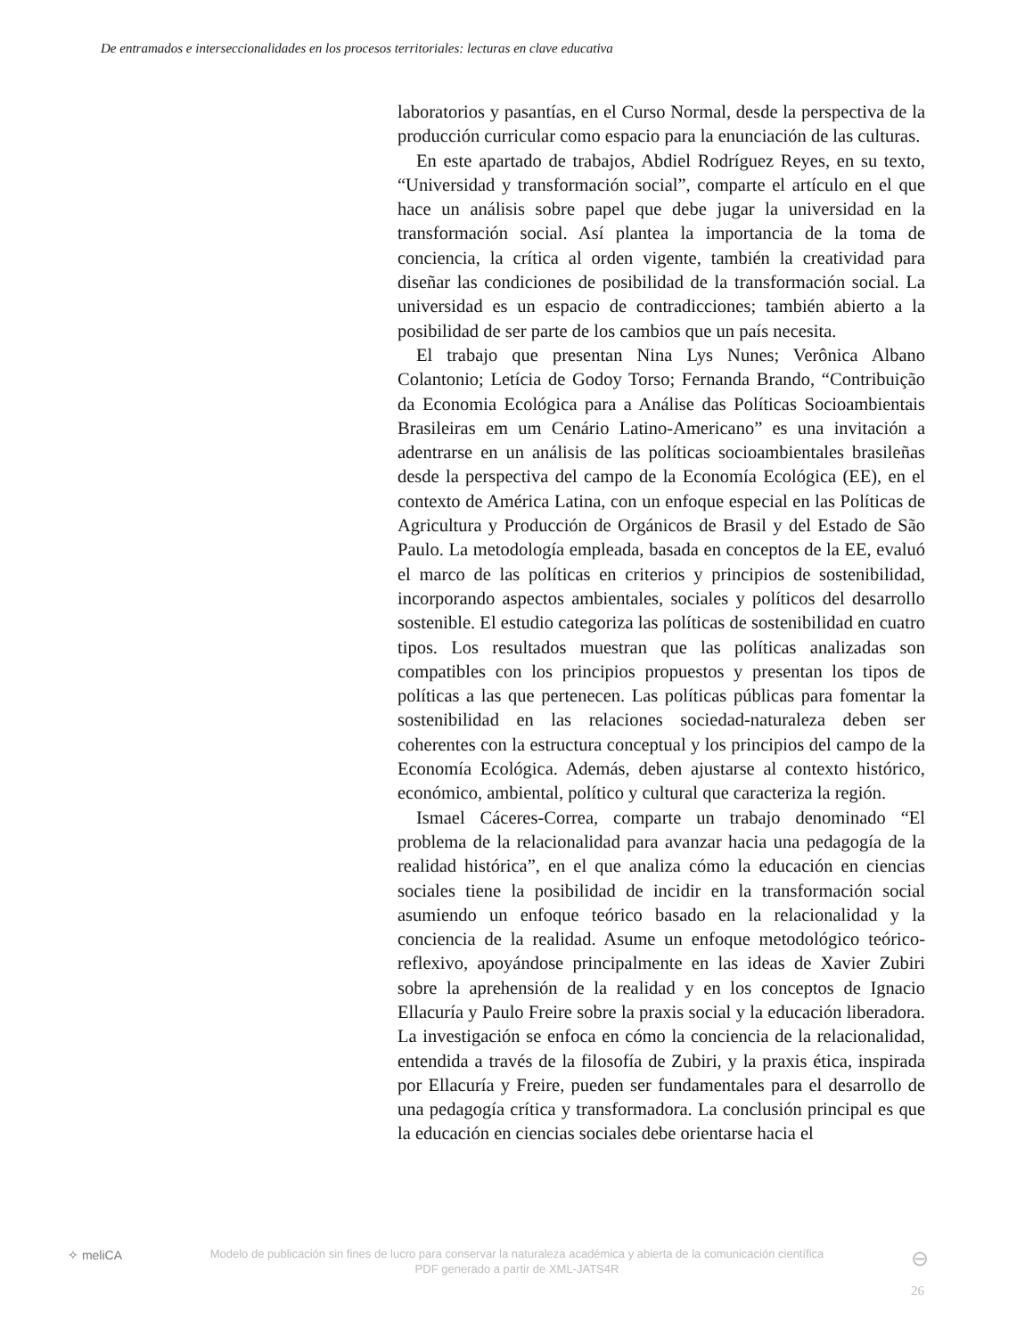De entramados e interseccionalidades en los procesos territoriales: lecturas en clave educativa
laboratorios y pasantías, en el Curso Normal, desde la perspectiva de la producción curricular como espacio para la enunciación de las culturas.
En este apartado de trabajos, Abdiel Rodríguez Reyes, en su texto, “Universidad y transformación social”, comparte el artículo en el que hace un análisis sobre papel que debe jugar la universidad en la transformación social. Así plantea la importancia de la toma de conciencia, la crítica al orden vigente, también la creatividad para diseñar las condiciones de posibilidad de la transformación social. La universidad es un espacio de contradicciones; también abierto a la posibilidad de ser parte de los cambios que un país necesita.
El trabajo que presentan Nina Lys Nunes; Verônica Albano Colantonio; Letícia de Godoy Torso; Fernanda Brando, “Contribuição da Economia Ecológica para a Análise das Políticas Socioambientais Brasileiras em um Cenário Latino-Americano” es una invitación a adentrarse en un análisis de las políticas socioambientales brasileñas desde la perspectiva del campo de la Economía Ecológica (EE), en el contexto de América Latina, con un enfoque especial en las Políticas de Agricultura y Producción de Orgánicos de Brasil y del Estado de São Paulo. La metodología empleada, basada en conceptos de la EE, evaluó el marco de las políticas en criterios y principios de sostenibilidad, incorporando aspectos ambientales, sociales y políticos del desarrollo sostenible. El estudio categoriza las políticas de sostenibilidad en cuatro tipos. Los resultados muestran que las políticas analizadas son compatibles con los principios propuestos y presentan los tipos de políticas a las que pertenecen. Las políticas públicas para fomentar la sostenibilidad en las relaciones sociedad-naturaleza deben ser coherentes con la estructura conceptual y los principios del campo de la Economía Ecológica. Además, deben ajustarse al contexto histórico, económico, ambiental, político y cultural que caracteriza la región.
Ismael Cáceres-Correa, comparte un trabajo denominado “El problema de la relacionalidad para avanzar hacia una pedagogía de la realidad histórica”, en el que analiza cómo la educación en ciencias sociales tiene la posibilidad de incidir en la transformación social asumiendo un enfoque teórico basado en la relacionalidad y la conciencia de la realidad. Asume un enfoque metodológico teórico-reflexivo, apoyándose principalmente en las ideas de Xavier Zubiri sobre la aprehensión de la realidad y en los conceptos de Ignacio Ellacuría y Paulo Freire sobre la praxis social y la educación liberadora. La investigación se enfoca en cómo la conciencia de la relacionalidad, entendida a través de la filosofía de Zubiri, y la praxis ética, inspirada por Ellacuría y Freire, pueden ser fundamentales para el desarrollo de una pedagogía crítica y transformadora. La conclusión principal es que la educación en ciencias sociales debe orientarse hacia el
✧ meliCA
Modelo de publicación sin fines de lucro para conservar la naturaleza académica y abierta de la comunicación científica
PDF generado a partir de XML-JATS4R
⊖
26